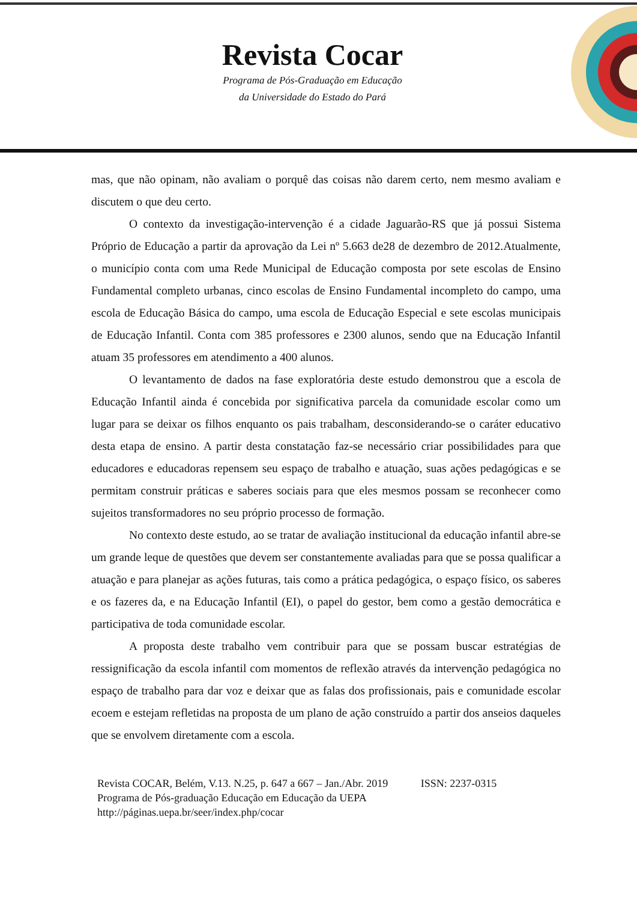Revista Cocar
Programa de Pós-Graduação em Educação
da Universidade do Estado do Pará
mas, que não opinam, não avaliam o porquê das coisas não darem certo, nem mesmo avaliam e discutem o que deu certo.
O contexto da investigação-intervenção é a cidade Jaguarão-RS que já possui Sistema Próprio de Educação a partir da aprovação da Lei nº 5.663 de28 de dezembro de 2012.Atualmente, o município conta com uma Rede Municipal de Educação composta por sete escolas de Ensino Fundamental completo urbanas, cinco escolas de Ensino Fundamental incompleto do campo, uma escola de Educação Básica do campo, uma escola de Educação Especial e sete escolas municipais de Educação Infantil. Conta com 385 professores e 2300 alunos, sendo que na Educação Infantil atuam 35 professores em atendimento a 400 alunos.
O levantamento de dados na fase exploratória deste estudo demonstrou que a escola de Educação Infantil ainda é concebida por significativa parcela da comunidade escolar como um lugar para se deixar os filhos enquanto os pais trabalham, desconsiderando-se o caráter educativo desta etapa de ensino. A partir desta constatação faz-se necessário criar possibilidades para que educadores e educadoras repensem seu espaço de trabalho e atuação, suas ações pedagógicas e se permitam construir práticas e saberes sociais para que eles mesmos possam se reconhecer como sujeitos transformadores no seu próprio processo de formação.
No contexto deste estudo, ao se tratar de avaliação institucional da educação infantil abre-se um grande leque de questões que devem ser constantemente avaliadas para que se possa qualificar a atuação e para planejar as ações futuras, tais como a prática pedagógica, o espaço físico, os saberes e os fazeres da, e na Educação Infantil (EI), o papel do gestor, bem como a gestão democrática e participativa de toda comunidade escolar.
A proposta deste trabalho vem contribuir para que se possam buscar estratégias de ressignificação da escola infantil com momentos de reflexão através da intervenção pedagógica no espaço de trabalho para dar voz e deixar que as falas dos profissionais, pais e comunidade escolar ecoem e estejam refletidas na proposta de um plano de ação construído a partir dos anseios daqueles que se envolvem diretamente com a escola.
Revista COCAR, Belém, V.13. N.25, p. 647 a 667 – Jan./Abr. 2019 ISSN: 2237-0315
Programa de Pós-graduação Educação em Educação da UEPA
http://páginas.uepa.br/seer/index.php/cocar